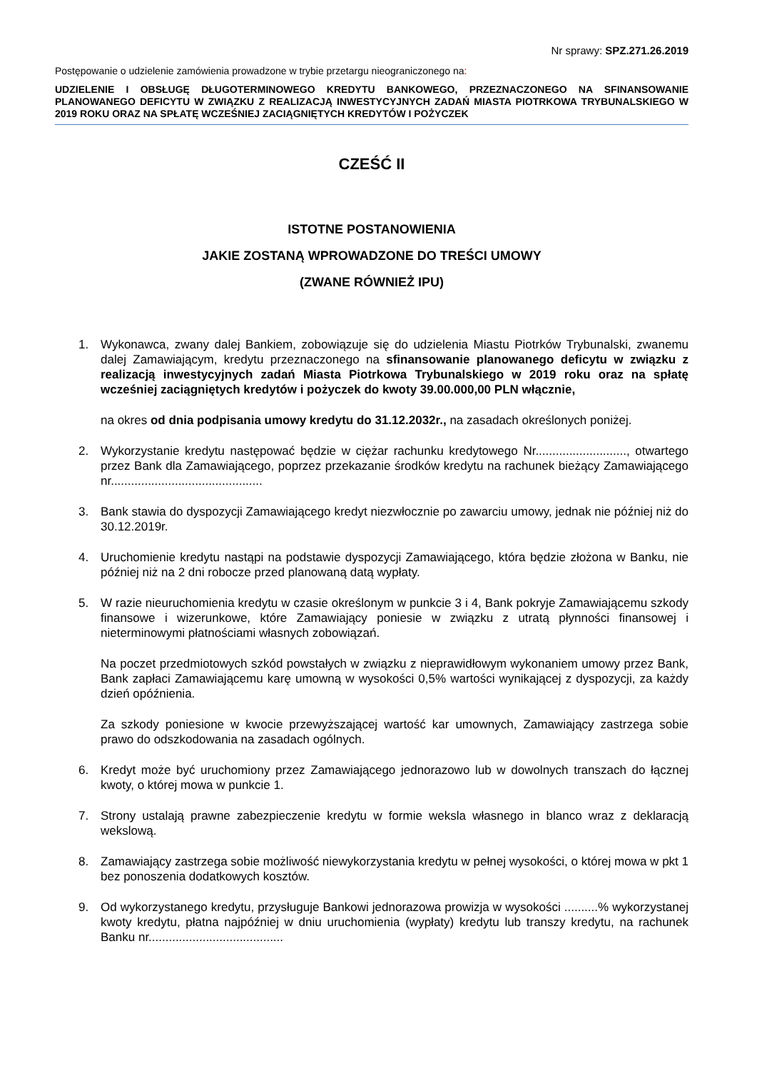Nr sprawy: SPZ.271.26.2019
Postępowanie o udzielenie zamówienia prowadzone w trybie przetargu nieograniczonego na:
UDZIELENIE I OBSŁUGĘ DŁUGOTERMINOWEGO KREDYTU BANKOWEGO, PRZEZNACZONEGO NA SFINANSOWANIE PLANOWANEGO DEFICYTU W ZWIĄZKU Z REALIZACJĄ INWESTYCYJNYCH ZADAŃ MIASTA PIOTRKOWA TRYBUNALSKIEGO W 2019 ROKU ORAZ NA SPŁATĘ WCZEŚNIEJ ZACIĄGNIĘTYCH KREDYTÓW I POŻYCZEK
CZEŚĆ II
ISTOTNE POSTANOWIENIA
JAKIE ZOSTANĄ WPROWADZONE DO TREŚCI UMOWY
(ZWANE RÓWNIEŻ IPU)
1. Wykonawca, zwany dalej Bankiem, zobowiązuje się do udzielenia Miastu Piotrków Trybunalski, zwanemu dalej Zamawiającym, kredytu przeznaczonego na sfinansowanie planowanego deficytu w związku z realizacją inwestycyjnych zadań Miasta Piotrkowa Trybunalskiego w 2019 roku oraz na spłatę wcześniej zaciągniętych kredytów i pożyczek do kwoty 39.00.000,00 PLN włącznie,
na okres od dnia podpisania umowy kredytu do 31.12.2032r., na zasadach określonych poniżej.
2. Wykorzystanie kredytu następować będzie w ciężar rachunku kredytowego Nr..........................., otwartego przez Bank dla Zamawiającego, poprzez przekazanie środków kredytu na rachunek bieżący Zamawiającego nr.............................................
3. Bank stawia do dyspozycji Zamawiającego kredyt niezwłocznie po zawarciu umowy, jednak nie później niż do 30.12.2019r.
4. Uruchomienie kredytu nastąpi na podstawie dyspozycji Zamawiającego, która będzie złożona w Banku, nie później niż na 2 dni robocze przed planowaną datą wypłaty.
5. W razie nieuruchomienia kredytu w czasie określonym w punkcie 3 i 4, Bank pokryje Zamawiającemu szkody finansowe i wizerunkowe, które Zamawiający poniesie w związku z utratą płynności finansowej i nieterminowymi płatnościami własnych zobowiązań.
Na poczet przedmiotowych szkód powstałych w związku z nieprawidłowym wykonaniem umowy przez Bank, Bank zapłaci Zamawiającemu karę umowną w wysokości 0,5% wartości wynikającej z dyspozycji, za każdy dzień opóźnienia.
Za szkody poniesione w kwocie przewyższającej wartość kar umownych, Zamawiający zastrzega sobie prawo do odszkodowania na zasadach ogólnych.
6. Kredyt może być uruchomiony przez Zamawiającego jednorazowo lub w dowolnych transzach do łącznej kwoty, o której mowa w punkcie 1.
7. Strony ustalają prawne zabezpieczenie kredytu w formie weksla własnego in blanco wraz z deklaracją wekslową.
8. Zamawiający zastrzega sobie możliwość niewykorzystania kredytu w pełnej wysokości, o której mowa w pkt 1 bez ponoszenia dodatkowych kosztów.
9. Od wykorzystanego kredytu, przysługuje Bankowi jednorazowa prowizja w wysokości ..........% wykorzystanej kwoty kredytu, płatna najpóźniej w dniu uruchomienia (wypłaty) kredytu lub transzy kredytu, na rachunek Banku nr........................................